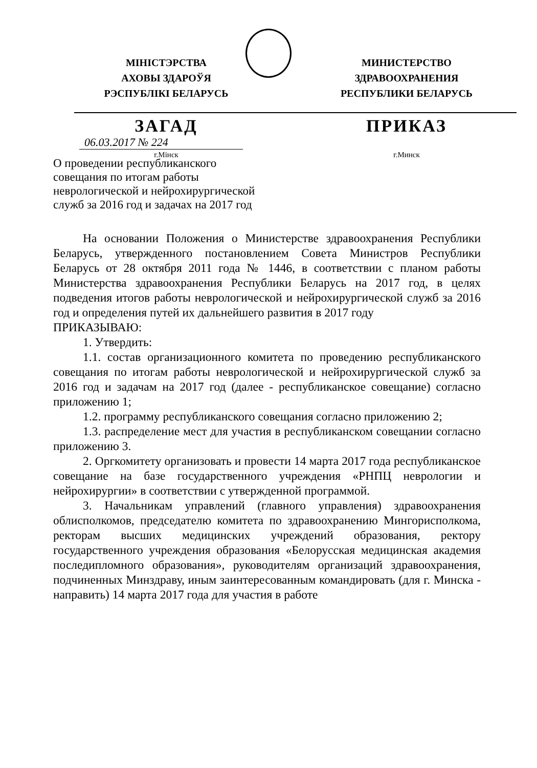МІНІСТЭРСТВА
АХОВЫ ЗДАРОЎЯ
РЭСПУБЛІКІ БЕЛАРУСЬ
МИНИСТЕРСТВО
ЗДРАВООХРАНЕНИЯ
РЕСПУБЛИКИ БЕЛАРУСЬ
ЗАГАД ПРИКАЗ
06.03.2017 № 224
г.Мінск г.Минск
О проведении республиканского
совещания по итогам работы
неврологической и нейрохирургической
служб за 2016 год и задачах на 2017 год
На основании Положения о Министерстве здравоохранения Республики Беларусь, утвержденного постановлением Совета Министров Республики Беларусь от 28 октября 2011 года № 1446, в соответствии с планом работы Министерства здравоохранения Республики Беларусь на 2017 год, в целях подведения итогов работы неврологической и нейрохирургической служб за 2016 год и определения путей их дальнейшего развития в 2017 году
ПРИКАЗЫВАЮ:
1. Утвердить:
1.1. состав организационного комитета по проведению республиканского совещания по итогам работы неврологической и нейрохирургической служб за 2016 год и задачам на 2017 год (далее - республиканское совещание) согласно приложению 1;
1.2. программу республиканского совещания согласно приложению 2;
1.3. распределение мест для участия в республиканском совещании согласно приложению 3.
2. Оргкомитету организовать и провести 14 марта 2017 года республиканское совещание на базе государственного учреждения «РНПЦ неврологии и нейрохирургии» в соответствии с утвержденной программой.
3. Начальникам управлений (главного управления) здравоохранения облисполкомов, председателю комитета по здравоохранению Мингорисполкома, ректорам высших медицинских учреждений образования, ректору государственного учреждения образования «Белорусская медицинская академия последипломного образования», руководителям организаций здравоохранения, подчиненных Минздраву, иным заинтересованным командировать (для г. Минска - направить) 14 марта 2017 года для участия в работе